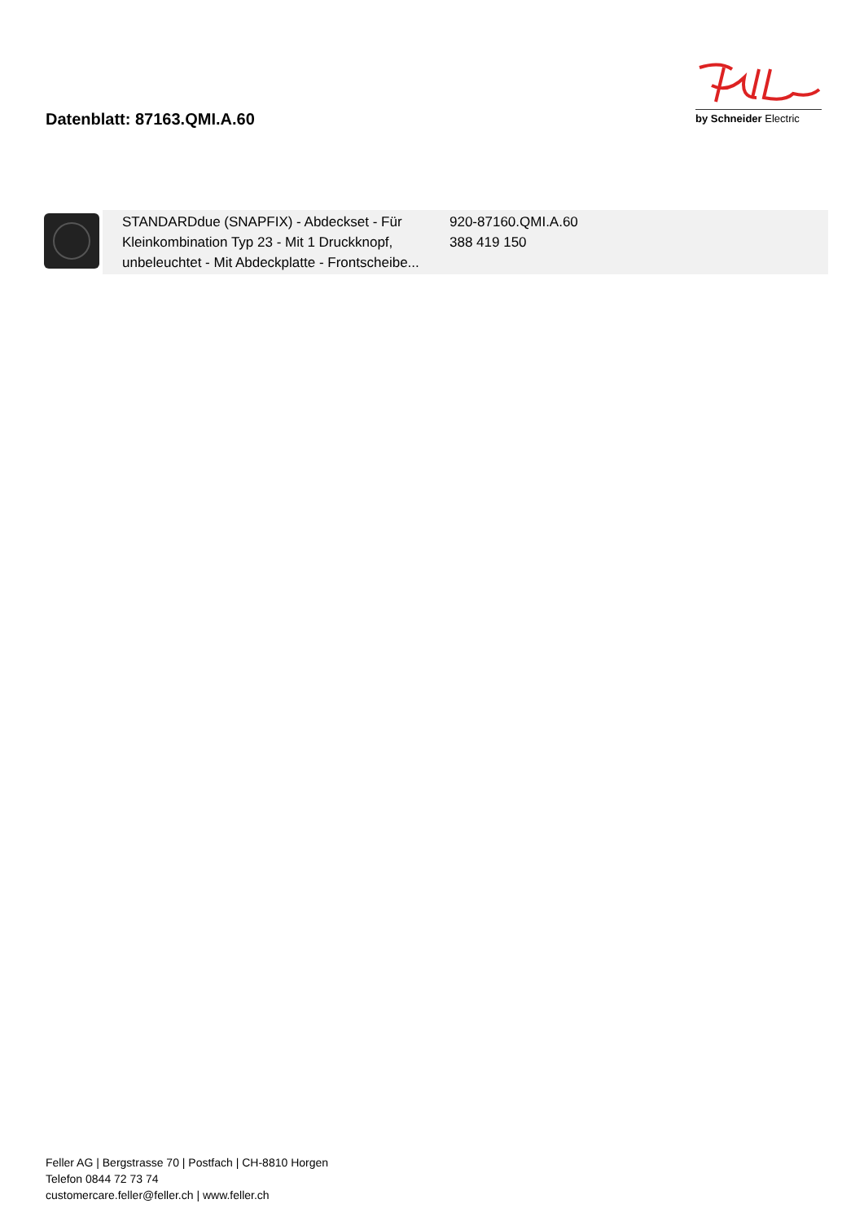Datenblatt: 87163.QMI.A.60
by Schneider Electric
| | STANDARDdue (SNAPFIX) - Abdeckset - Für Kleinkombination Typ 23 - Mit 1 Druckknopf, unbeleuchtet - Mit Abdeckplatte - Frontscheibe... | 920-87160.QMI.A.60 388 419 150 |
Feller AG | Bergstrasse 70 | Postfach | CH-8810 Horgen
Telefon 0844 72 73 74
customercare.feller@feller.ch | www.feller.ch